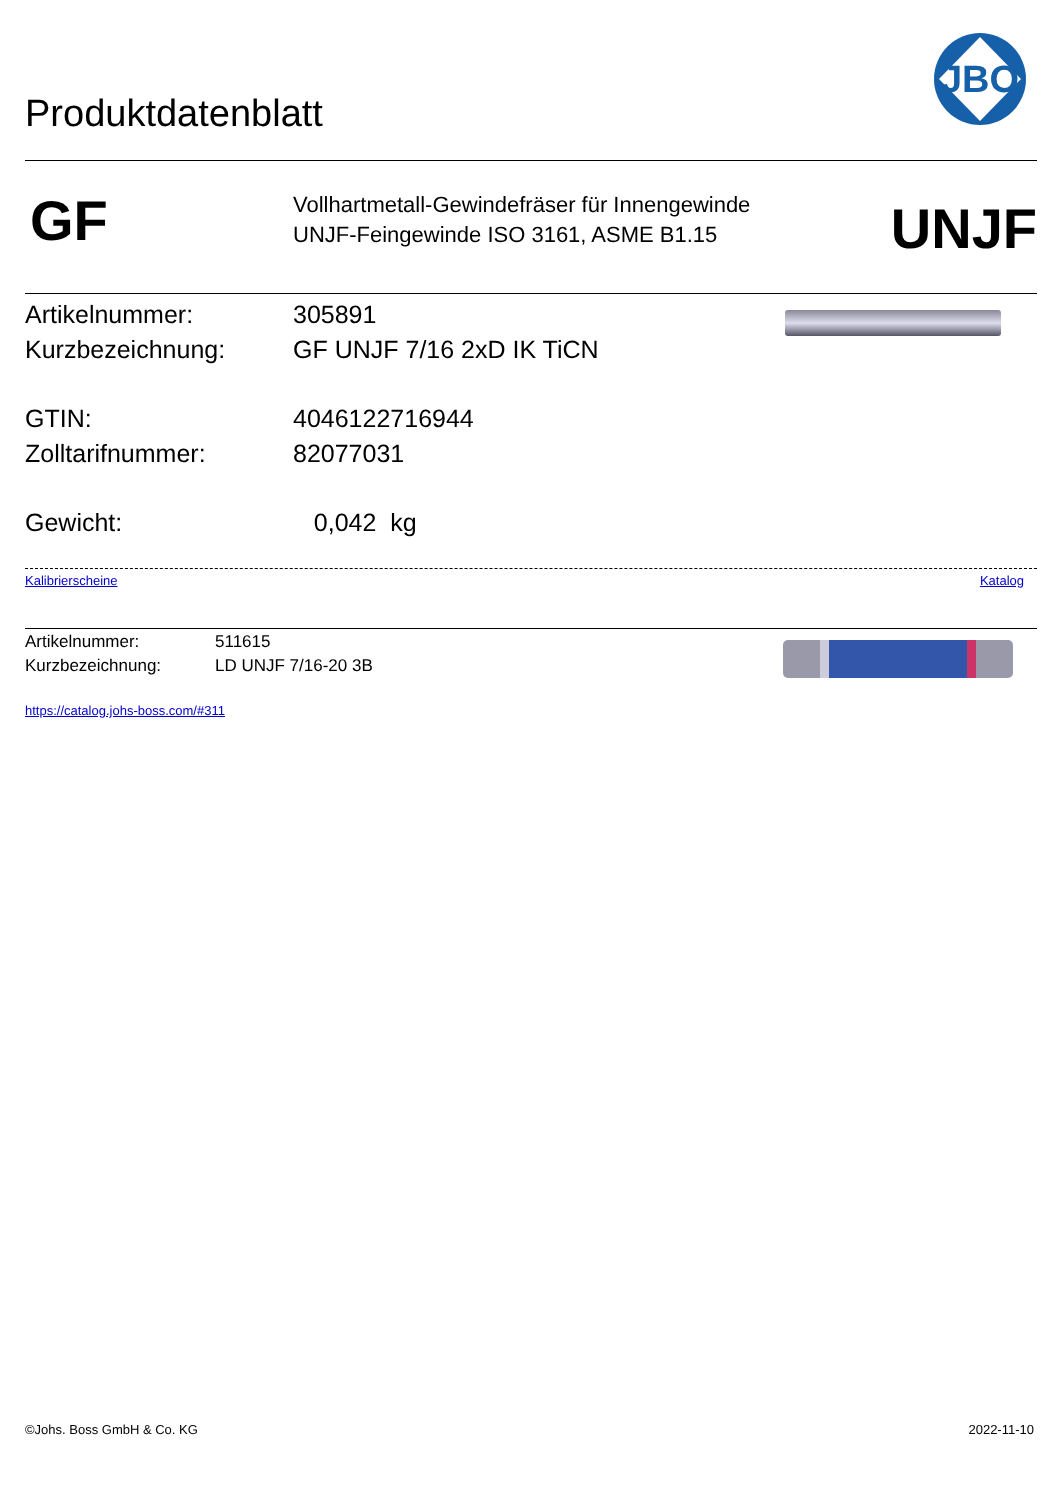Produktdatenblatt
JBO
GF
Vollhartmetall-Gewindefräser für Innengewinde
UNJF-Feingewinde ISO 3161, ASME B1.15
UNJF
Artikelnummer: 305891
Kurzbezeichnung: GF UNJF 7/16 2xD IK TiCN
GTIN: 4046122716944
Zolltarifnummer: 82077031
Gewicht: 0,042 kg
Kalibrierscheine Katalog
Artikelnummer: 511615
Kurzbezeichnung: LD UNJF 7/16-20 3B
https://catalog.johs-boss.com/#311
©Johs. Boss GmbH & Co. KG 2022-11-10